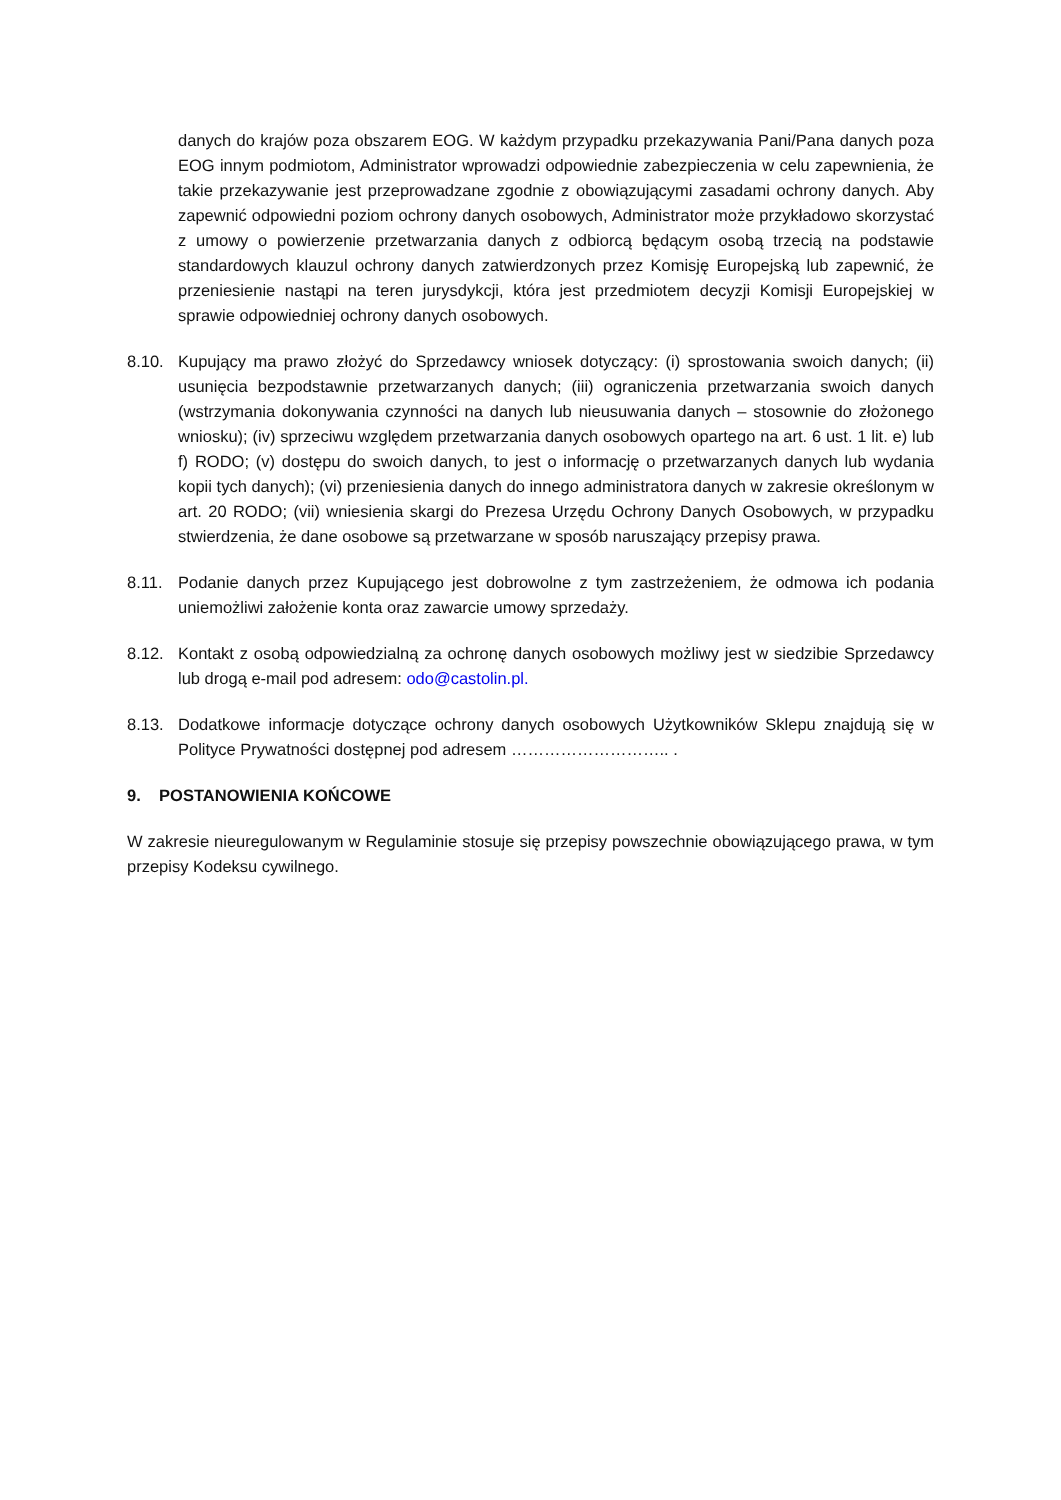danych do krajów poza obszarem EOG. W każdym przypadku przekazywania Pani/Pana danych poza EOG innym podmiotom, Administrator wprowadzi odpowiednie zabezpieczenia w celu zapewnienia, że takie przekazywanie jest przeprowadzane zgodnie z obowiązującymi zasadami ochrony danych. Aby zapewnić odpowiedni poziom ochrony danych osobowych, Administrator może przykładowo skorzystać z umowy o powierzenie przetwarzania danych z odbiorcą będącym osobą trzecią na podstawie standardowych klauzul ochrony danych zatwierdzonych przez Komisję Europejską lub zapewnić, że przeniesienie nastąpi na teren jurysdykcji, która jest przedmiotem decyzji Komisji Europejskiej w sprawie odpowiedniej ochrony danych osobowych.
8.10. Kupujący ma prawo złożyć do Sprzedawcy wniosek dotyczący: (i) sprostowania swoich danych; (ii) usunięcia bezpodstawnie przetwarzanych danych; (iii) ograniczenia przetwarzania swoich danych (wstrzymania dokonywania czynności na danych lub nieusuwania danych – stosownie do złożonego wniosku); (iv) sprzeciwu względem przetwarzania danych osobowych opartego na art. 6 ust. 1 lit. e) lub f) RODO; (v) dostępu do swoich danych, to jest o informację o przetwarzanych danych lub wydania kopii tych danych); (vi) przeniesienia danych do innego administratora danych w zakresie określonym w art. 20 RODO; (vii) wniesienia skargi do Prezesa Urzędu Ochrony Danych Osobowych, w przypadku stwierdzenia, że dane osobowe są przetwarzane w sposób naruszający przepisy prawa.
8.11. Podanie danych przez Kupującego jest dobrowolne z tym zastrzeżeniem, że odmowa ich podania uniemożliwi założenie konta oraz zawarcie umowy sprzedaży.
8.12. Kontakt z osobą odpowiedzialną za ochronę danych osobowych możliwy jest w siedzibie Sprzedawcy lub drogą e-mail pod adresem: odo@castolin.pl.
8.13. Dodatkowe informacje dotyczące ochrony danych osobowych Użytkowników Sklepu znajdują się w Polityce Prywatności dostępnej pod adresem ……………………….. .
9. POSTANOWIENIA KOŃCOWE
W zakresie nieuregulowanym w Regulaminie stosuje się przepisy powszechnie obowiązującego prawa, w tym przepisy Kodeksu cywilnego.